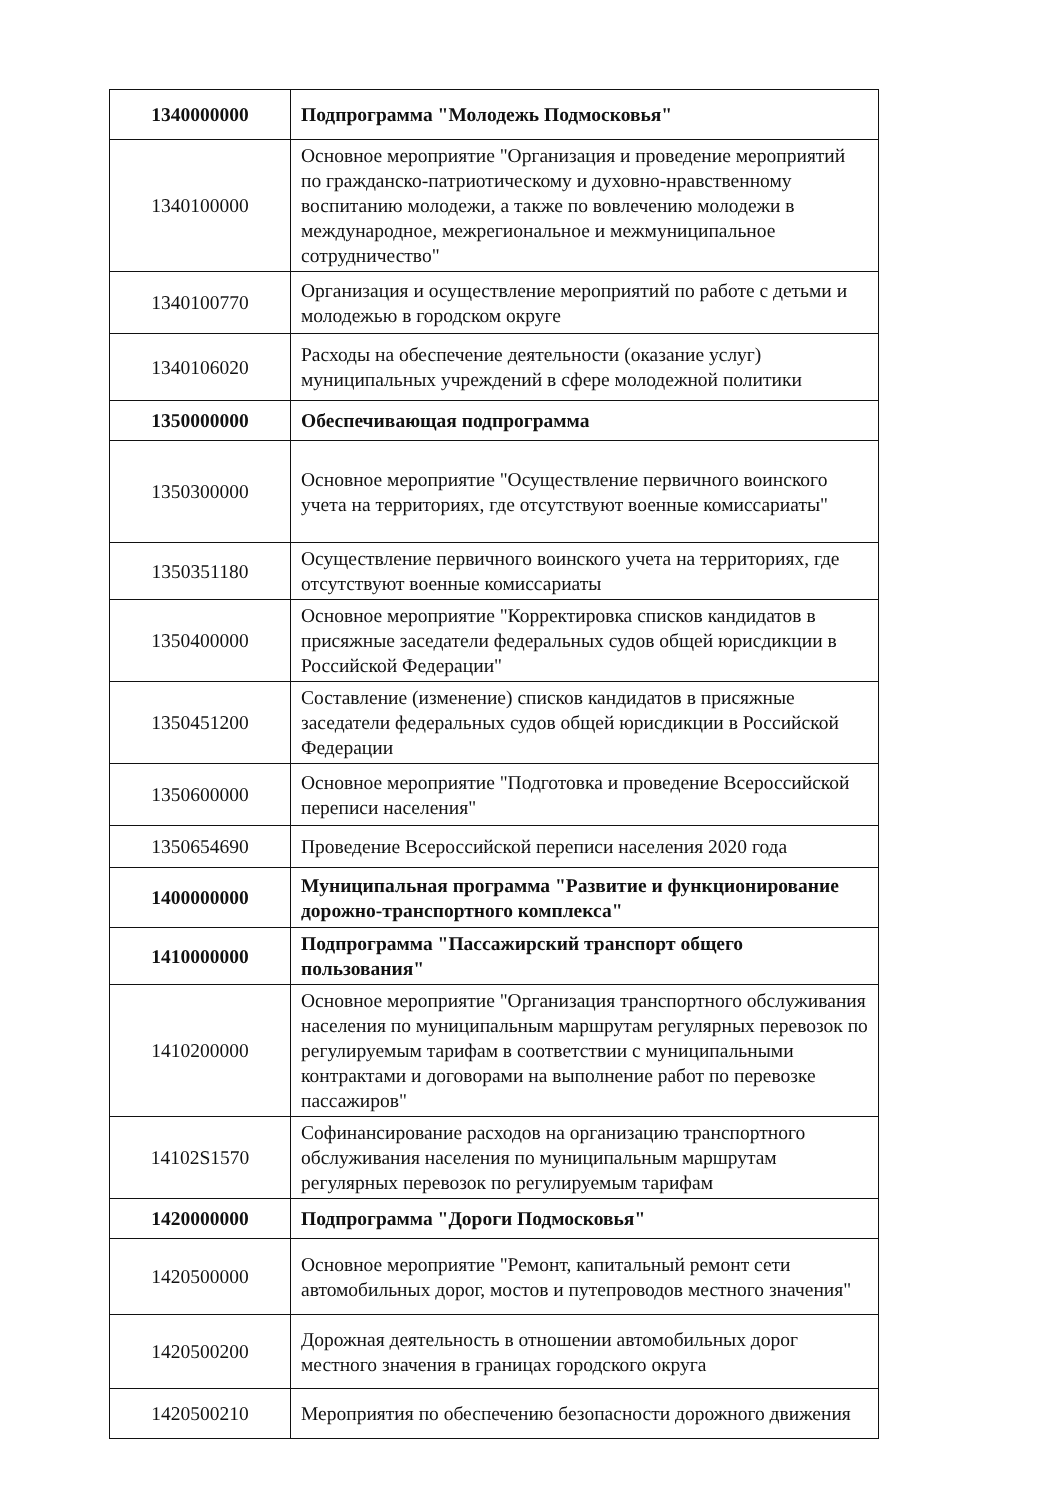| 1340000000 | Подпрограмма "Молодежь Подмосковья" |
| 1340100000 | Основное мероприятие "Организация и проведение мероприятий по гражданско-патриотическому и духовно-нравственному воспитанию молодежи, а также по вовлечению молодежи в международное, межрегиональное и межмуниципальное сотрудничество" |
| 1340100770 | Организация и осуществление мероприятий по работе с детьми и молодежью в городском округе |
| 1340106020 | Расходы на обеспечение деятельности (оказание услуг) муниципальных учреждений в сфере молодежной политики |
| 1350000000 | Обеспечивающая подпрограмма |
| 1350300000 | Основное мероприятие "Осуществление первичного воинского учета на территориях, где отсутствуют военные комиссариаты" |
| 1350351180 | Осуществление первичного воинского учета на территориях, где отсутствуют военные комиссариаты |
| 1350400000 | Основное мероприятие "Корректировка списков кандидатов в присяжные заседатели федеральных судов общей юрисдикции в Российской Федерации" |
| 1350451200 | Составление (изменение) списков кандидатов в присяжные заседатели федеральных судов общей юрисдикции в Российской Федерации |
| 1350600000 | Основное мероприятие "Подготовка и проведение Всероссийской переписи населения" |
| 1350654690 | Проведение Всероссийской переписи населения 2020 года |
| 1400000000 | Муниципальная программа "Развитие и функционирование дорожно-транспортного комплекса" |
| 1410000000 | Подпрограмма "Пассажирский транспорт общего пользования" |
| 1410200000 | Основное мероприятие "Организация транспортного обслуживания населения по муниципальным маршрутам регулярных перевозок по регулируемым тарифам в соответствии с муниципальными контрактами и договорами на выполнение работ по перевозке пассажиров" |
| 14102S1570 | Софинансирование расходов на организацию транспортного обслуживания населения по муниципальным маршрутам регулярных перевозок по регулируемым тарифам |
| 1420000000 | Подпрограмма "Дороги Подмосковья" |
| 1420500000 | Основное мероприятие "Ремонт, капитальный ремонт сети автомобильных дорог, мостов и путепроводов местного значения" |
| 1420500200 | Дорожная деятельность в отношении автомобильных дорог местного значения в границах городского округа |
| 1420500210 | Мероприятия по обеспечению безопасности дорожного движения |